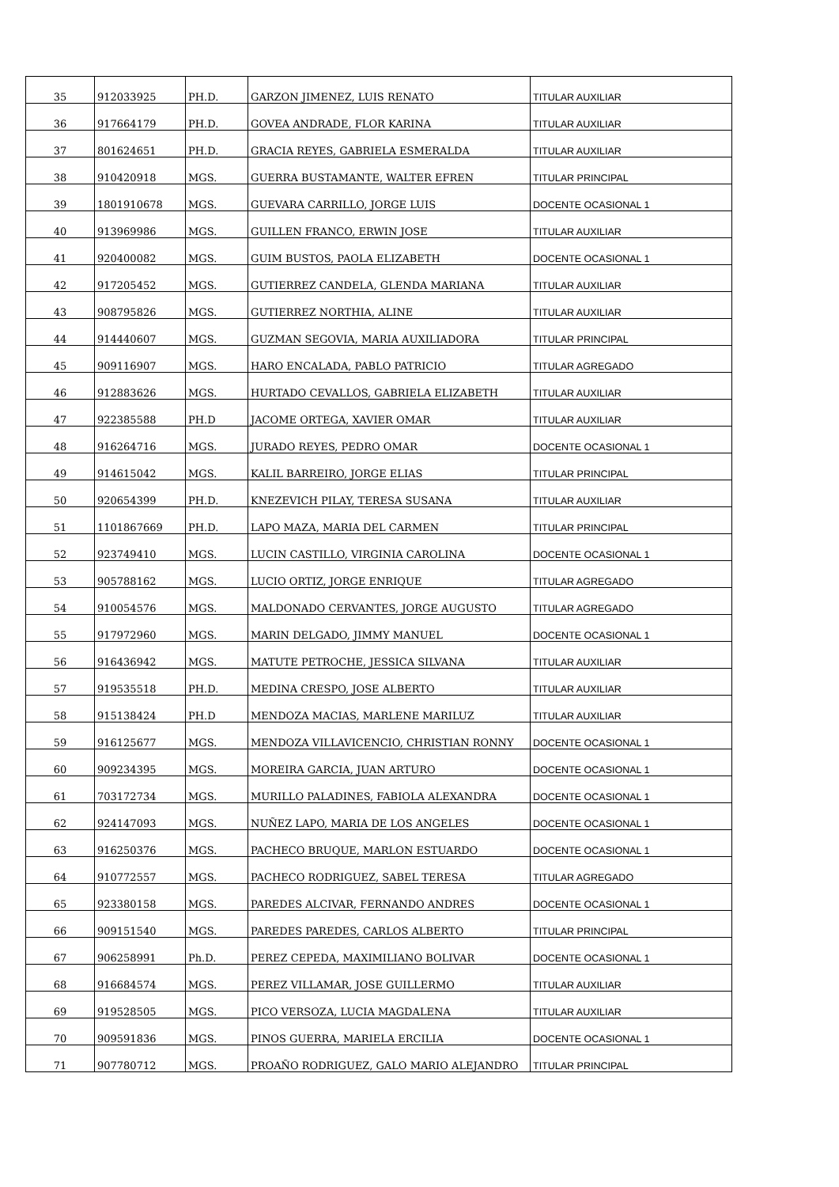| 35 | 912033925 | PH.D. | GARZON JIMENEZ, LUIS RENATO | TITULAR AUXILIAR |
| 36 | 917664179 | PH.D. | GOVEA ANDRADE, FLOR KARINA | TITULAR AUXILIAR |
| 37 | 801624651 | PH.D. | GRACIA REYES, GABRIELA ESMERALDA | TITULAR AUXILIAR |
| 38 | 910420918 | MGS. | GUERRA BUSTAMANTE, WALTER EFREN | TITULAR PRINCIPAL |
| 39 | 1801910678 | MGS. | GUEVARA CARRILLO, JORGE LUIS | DOCENTE OCASIONAL 1 |
| 40 | 913969986 | MGS. | GUILLEN FRANCO, ERWIN JOSE | TITULAR AUXILIAR |
| 41 | 920400082 | MGS. | GUIM BUSTOS, PAOLA ELIZABETH | DOCENTE OCASIONAL 1 |
| 42 | 917205452 | MGS. | GUTIERREZ CANDELA, GLENDA MARIANA | TITULAR AUXILIAR |
| 43 | 908795826 | MGS. | GUTIERREZ NORTHIA, ALINE | TITULAR AUXILIAR |
| 44 | 914440607 | MGS. | GUZMAN SEGOVIA, MARIA AUXILIADORA | TITULAR PRINCIPAL |
| 45 | 909116907 | MGS. | HARO ENCALADA, PABLO PATRICIO | TITULAR AGREGADO |
| 46 | 912883626 | MGS. | HURTADO CEVALLOS, GABRIELA ELIZABETH | TITULAR AUXILIAR |
| 47 | 922385588 | PH.D | JACOME ORTEGA, XAVIER OMAR | TITULAR AUXILIAR |
| 48 | 916264716 | MGS. | JURADO REYES, PEDRO OMAR | DOCENTE OCASIONAL 1 |
| 49 | 914615042 | MGS. | KALIL BARREIRO, JORGE ELIAS | TITULAR PRINCIPAL |
| 50 | 920654399 | PH.D. | KNEZEVICH PILAY, TERESA SUSANA | TITULAR AUXILIAR |
| 51 | 1101867669 | PH.D. | LAPO MAZA, MARIA DEL CARMEN | TITULAR PRINCIPAL |
| 52 | 923749410 | MGS. | LUCIN CASTILLO, VIRGINIA CAROLINA | DOCENTE OCASIONAL 1 |
| 53 | 905788162 | MGS. | LUCIO ORTIZ, JORGE ENRIQUE | TITULAR AGREGADO |
| 54 | 910054576 | MGS. | MALDONADO CERVANTES, JORGE AUGUSTO | TITULAR AGREGADO |
| 55 | 917972960 | MGS. | MARIN DELGADO, JIMMY MANUEL | DOCENTE OCASIONAL 1 |
| 56 | 916436942 | MGS. | MATUTE PETROCHE, JESSICA SILVANA | TITULAR AUXILIAR |
| 57 | 919535518 | PH.D. | MEDINA CRESPO, JOSE ALBERTO | TITULAR AUXILIAR |
| 58 | 915138424 | PH.D | MENDOZA MACIAS, MARLENE MARILUZ | TITULAR AUXILIAR |
| 59 | 916125677 | MGS. | MENDOZA VILLAVICENCIO, CHRISTIAN RONNY | DOCENTE OCASIONAL 1 |
| 60 | 909234395 | MGS. | MOREIRA GARCIA, JUAN ARTURO | DOCENTE OCASIONAL 1 |
| 61 | 703172734 | MGS. | MURILLO PALADINES, FABIOLA ALEXANDRA | DOCENTE OCASIONAL 1 |
| 62 | 924147093 | MGS. | NUÑEZ LAPO, MARIA DE LOS ANGELES | DOCENTE OCASIONAL 1 |
| 63 | 916250376 | MGS. | PACHECO BRUQUE, MARLON ESTUARDO | DOCENTE OCASIONAL 1 |
| 64 | 910772557 | MGS. | PACHECO RODRIGUEZ, SABEL TERESA | TITULAR AGREGADO |
| 65 | 923380158 | MGS. | PAREDES ALCIVAR, FERNANDO ANDRES | DOCENTE OCASIONAL 1 |
| 66 | 909151540 | MGS. | PAREDES PAREDES, CARLOS ALBERTO | TITULAR PRINCIPAL |
| 67 | 906258991 | Ph.D. | PEREZ CEPEDA, MAXIMILIANO BOLIVAR | DOCENTE OCASIONAL 1 |
| 68 | 916684574 | MGS. | PEREZ VILLAMAR, JOSE GUILLERMO | TITULAR AUXILIAR |
| 69 | 919528505 | MGS. | PICO VERSOZA, LUCIA MAGDALENA | TITULAR AUXILIAR |
| 70 | 909591836 | MGS. | PINOS GUERRA, MARIELA ERCILIA | DOCENTE OCASIONAL 1 |
| 71 | 907780712 | MGS. | PROAÑO RODRIGUEZ, GALO MARIO ALEJANDRO | TITULAR PRINCIPAL |